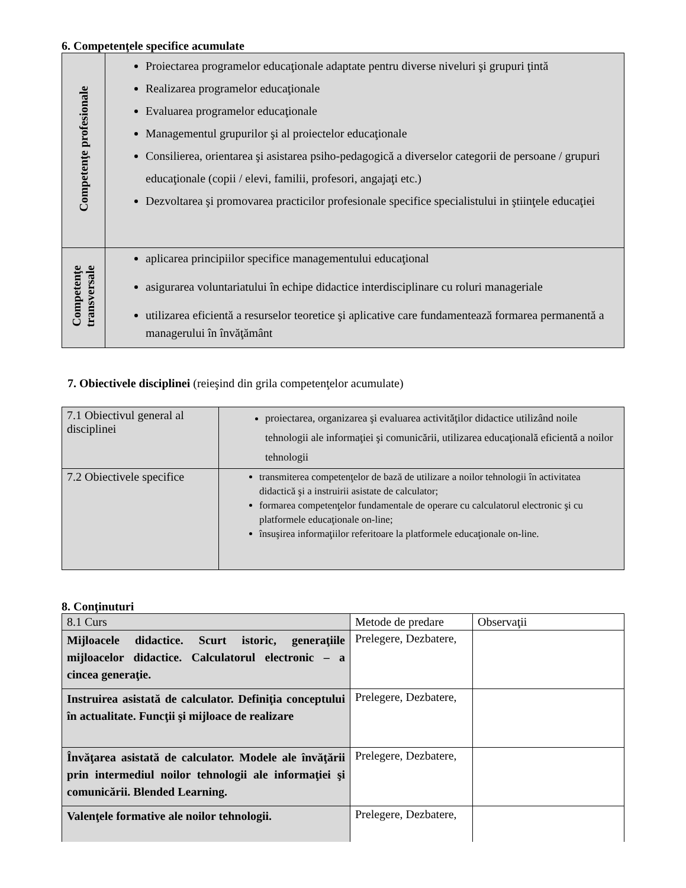6. Competenţele specifice acumulate
| Competenţe profesionale | Proiectarea programelor educaţionale adaptate pentru diverse niveluri şi grupuri ţintă Realizarea programelor educaţionale Evaluarea programelor educaţionale Managementul grupurilor şi al proiectelor educaţionale Consilierea, orientarea şi asistarea psiho-pedagogică a diverselor categorii de persoane / grupuri educaţionale (copii / elevi, familii, profesori, angajaţi etc.) Dezvoltarea şi promovarea practicilor profesionale specifice specialistului in ştiinţele educaţiei |
| Competenţe transversale | aplicarea principiilor specifice managementului educaţional asigurarea voluntariatului în echipe didactice interdisciplinare cu roluri manageriale utilizarea eficientă a resurselor teoretice şi aplicative care fundamentează formarea permanentă a managerului în învăţământ |
7. Obiectivele disciplinei (reieşind din grila competenţelor acumulate)
| 7.1 Obiectivul general al disciplinei | proiectarea, organizarea şi evaluarea activităţilor didactice utilizând noile tehnologii ale informaţiei şi comunicării, utilizarea educaţională eficientă a noilor tehnologii |
| 7.2 Obiectivele specifice | transmiterea competenţelor de bază de utilizare a noilor tehnologii în activitatea didactică şi a instruirii asistate de calculator; formarea competenţelor fundamentale de operare cu calculatorul electronic şi cu platformele educaţionale on-line; însuşirea informaţiilor referitoare la platformele educaţionale on-line. |
8. Conţinuturi
| 8.1 Curs | Metode de predare | Observaţii |
| Mijloacele didactice. Scurt istoric, generaţiile mijloacelor didactice. Calculatorul electronic – a cincea generaţie. | Prelegere, Dezbatere, | |
| Instruirea asistată de calculator. Definiţia conceptului în actualitate. Funcţii şi mijloace de realizare | Prelegere, Dezbatere, | |
| Învăţarea asistată de calculator. Modele ale învăţării prin intermediul noilor tehnologii ale informaţiei şi comunicării. Blended Learning. | Prelegere, Dezbatere, | |
| Valenţele formative ale noilor tehnologii. | Prelegere, Dezbatere, | |